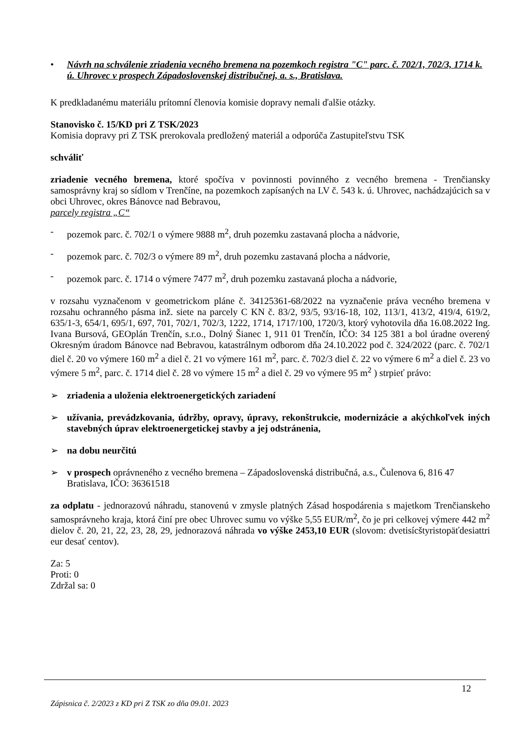• Návrh na schválenie zriadenia vecného bremena na pozemkoch registra "C" parc. č. 702/1, 702/3, 1714 k. ú. Uhrovec v prospech Západoslovenskej distribučnej, a. s., Bratislava.
K predkladanému materiálu prítomní členovia komisie dopravy nemali ďalšie otázky.
Stanovisko č. 15/KD pri Z TSK/2023
Komisia dopravy pri Z TSK prerokovala predložený materiál a odporúča Zastupiteľstvu TSK
schváliť
zriadenie vecného bremena, ktoré spočíva v povinnosti povinného z vecného bremena - Trenčiansky samosprávny kraj so sídlom v Trenčíne, na pozemkoch zapísaných na LV č. 543 k. ú. Uhrovec, nachádzajúcich sa v obci Uhrovec, okres Bánovce nad Bebravou,
parcely registra „C“
- pozemok parc. č. 702/1 o výmere 9888 m<sup>2</sup>, druh pozemku zastavaná plocha a nádvorie,
- pozemok parc. č. 702/3 o výmere 89 m<sup>2</sup>, druh pozemku zastavaná plocha a nádvorie,
- pozemok parc. č. 1714 o výmere 7477 m<sup>2</sup>, druh pozemku zastavaná plocha a nádvorie,
v rozsahu vyznačenom v geometrickom pláne č. 34125361-68/2022 na vyznačenie práva vecného bremena v rozsahu ochranného pásma inž. siete na parcely C KN č. 83/2, 93/5, 93/16-18, 102, 113/1, 413/2, 419/4, 619/2, 635/1-3, 654/1, 695/1, 697, 701, 702/1, 702/3, 1222, 1714, 1717/100, 1720/3, ktorý vyhotovila dňa 16.08.2022 Ing. Ivana Bursová, GEOplán Trenčín, s.r.o., Dolný Šianec 1, 911 01 Trenčín, IČO: 34 125 381 a bol úradne overený Okresným úradom Bánovce nad Bebravou, katastrálnym odborom dňa 24.10.2022 pod č. 324/2022 (parc. č. 702/1 diel č. 20 vo výmere 160 m<sup>2</sup> a diel č. 21 vo výmere 161 m<sup>2</sup>, parc. č. 702/3 diel č. 22 vo výmere 6 m<sup>2</sup> a diel č. 23 vo výmere 5 m<sup>2</sup>, parc. č. 1714 diel č. 28 vo výmere 15 m<sup>2</sup> a diel č. 29 vo výmere 95 m<sup>2</sup> ) strpieť právo:
➢ zriadenia a uloženia elektroenergetických zariadení
➢ užívania, prevádzkovania, údržby, opravy, úpravy, rekonštrukcie, modernizácie a akýchkoľvek iných stavebných úprav elektroenergetickej stavby a jej odstránenia,
➢ na dobu neurčitú
➢ v prospech oprávneného z vecného bremena – Západoslovenská distribučná, a.s., Čulenova 6, 816 47 Bratislava, IČO: 36361518
za odplatu - jednorazovú náhradu, stanovenú v zmysle platných Zásad hospodárenia s majetkom Trenčianskeho samosprávneho kraja, ktorá činí pre obec Uhrovec sumu vo výške 5,55 EUR/m<sup>2</sup>, čo je pri celkovej výmere 442 m<sup>2</sup> dielov č. 20, 21, 22, 23, 28, 29, jednorazová náhrada vo výške 2453,10 EUR (slovom: dvetisícštyristopäťdesiattri eur desať centov).
Za: 5
Proti: 0
Zdržal sa: 0
12
Zápisnica č. 2/2023 z KD pri Z TSK zo dňa 09.01. 2023